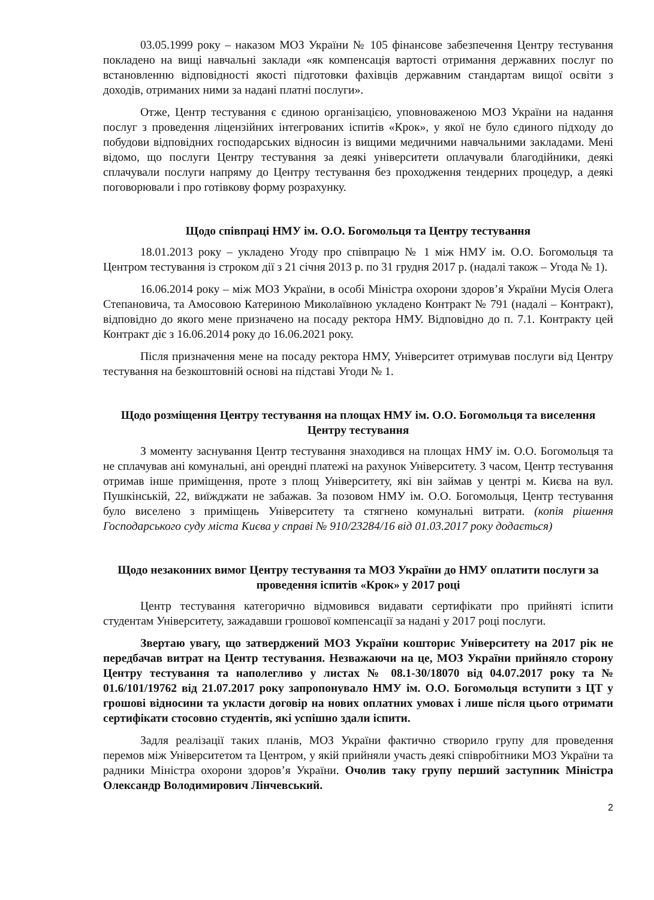03.05.1999 року – наказом МОЗ України № 105 фінансове забезпечення Центру тестування покладено на вищі навчальні заклади «як компенсація вартості отримання державних послуг по встановленню відповідності якості підготовки фахівців державним стандартам вищої освіти з доходів, отриманих ними за надані платні послуги».
Отже, Центр тестування є єдиною організацією, уповноваженою МОЗ України на надання послуг з проведення ліцензійних інтегрованих іспитів «Крок», у якої не було єдиного підходу до побудови відповідних господарських відносин із вищими медичними навчальними закладами. Мені відомо, що послуги Центру тестування за деякі університети оплачували благодійники, деякі сплачували послуги напряму до Центру тестування без проходження тендерних процедур, а деякі поговорювали і про готівкову форму розрахунку.
Щодо співпраці НМУ ім. О.О. Богомольця та Центру тестування
18.01.2013 року – укладено Угоду про співпрацю № 1 між НМУ ім. О.О. Богомольця та Центром тестування із строком дії з 21 січня 2013 р. по 31 грудня 2017 р. (надалі також – Угода № 1).
16.06.2014 року – між МОЗ України, в особі Міністра охорони здоров’я України Мусія Олега Степановича, та Амосовою Катериною Миколаївною укладено Контракт № 791 (надалі – Контракт), відповідно до якого мене призначено на посаду ректора НМУ. Відповідно до п. 7.1. Контракту цей Контракт діє з 16.06.2014 року до 16.06.2021 року.
Після призначення мене на посаду ректора НМУ, Університет отримував послуги від Центру тестування на безкоштовній основі на підставі Угоди № 1.
Щодо розміщення Центру тестування на площах НМУ ім. О.О. Богомольця та виселення Центру тестування
З моменту заснування Центр тестування знаходився на площах НМУ ім. О.О. Богомольця та не сплачував ані комунальні, ані орендні платежі на рахунок Університету. З часом, Центр тестування отримав інше приміщення, проте з площ Університету, які він займав у центрі м. Києва на вул. Пушкінській, 22, виїжджати не забажав. За позовом НМУ ім. О.О. Богомольця, Центр тестування було виселено з приміщень Університету та стягнено комунальні витрати. (копія рішення Господарського суду міста Києва у справі № 910/23284/16 від 01.03.2017 року додається)
Щодо незаконних вимог Центру тестування та МОЗ України до НМУ оплатити послуги за проведення іспитів «Крок» у 2017 році
Центр тестування категорично відмовився видавати сертифікати про прийняті іспити студентам Університету, зажадавши грошової компенсації за надані у 2017 році послуги.
Звертаю увагу, що затверджений МОЗ України кошторис Університету на 2017 рік не передбачав витрат на Центр тестування. Незважаючи на це, МОЗ України прийняло сторону Центру тестування та наполегливо у листах № 08.1-30/18070 від 04.07.2017 року та № 01.6/101/19762 від 21.07.2017 року запропонувало НМУ ім. О.О. Богомольця вступити з ЦТ у грошові відносини та укласти договір на нових оплатних умовах і лише після цього отримати сертифікати стосовно студентів, які успішно здали іспити.
Задля реалізації таких планів, МОЗ України фактично створило групу для проведення перемов між Університетом та Центром, у якій прийняли участь деякі співробітники МОЗ України та радники Міністра охорони здоров’я України. Очолив таку групу перший заступник Міністра Олександр Володимирович Лінчевський.
2